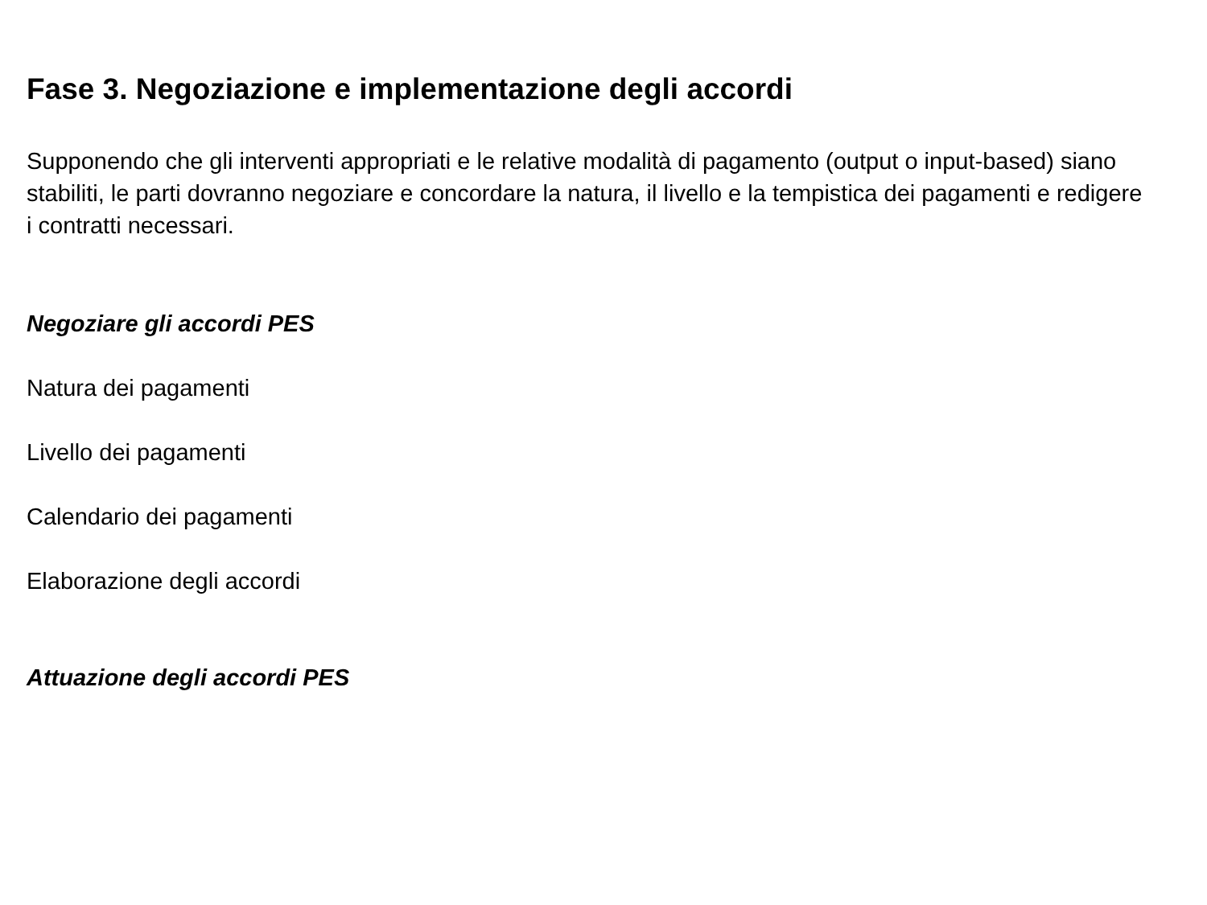Fase 3. Negoziazione e implementazione degli accordi
Supponendo che gli interventi appropriati e le relative modalità di pagamento (output o input-based) siano stabiliti, le parti dovranno negoziare e concordare la natura, il livello e la tempistica dei pagamenti e redigere i contratti necessari.
Negoziare gli accordi PES
Natura dei pagamenti
Livello dei pagamenti
Calendario dei pagamenti
Elaborazione degli accordi
Attuazione degli accordi PES